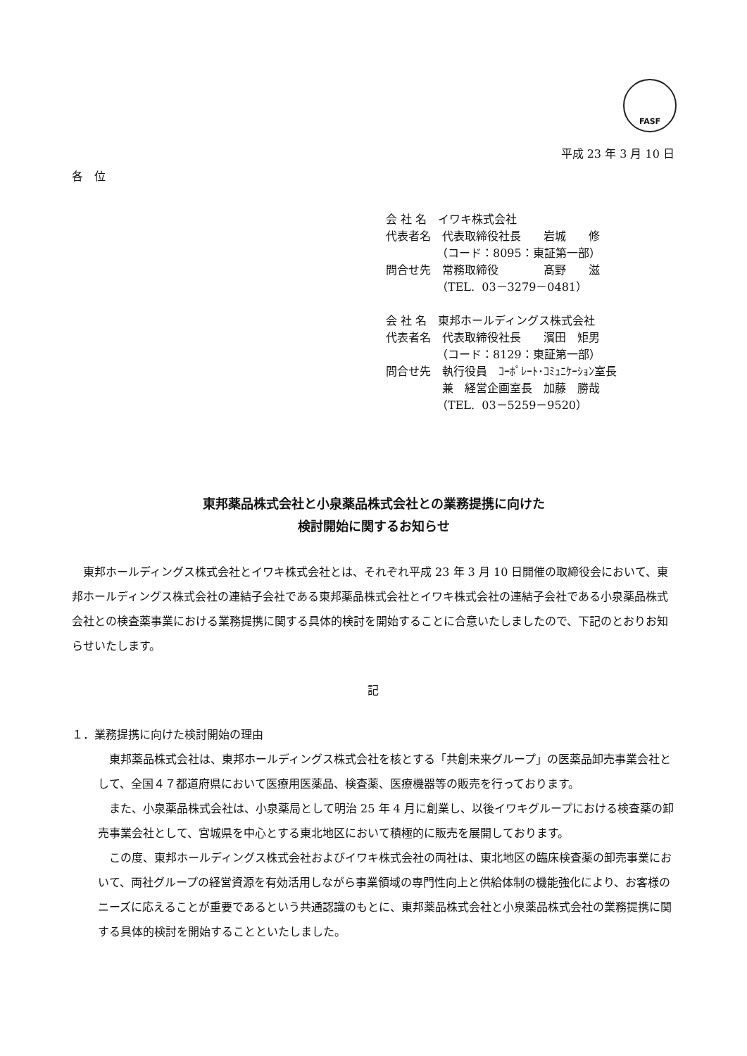FASF
平成 23 年 3 月 10 日
各　位
会 社 名　イワキ株式会社
代表者名　代表取締役社長　　岩城　　修
　　　　　（コード：8095：東証第一部）
問合せ先　常務取締役　　　　髙野　　滋
　　　　　（TEL. 03－3279－0481）
会 社 名　東邦ホールディングス株式会社
代表者名　代表取締役社長　　濱田　矩男
　　　　　（コード：8129：東証第一部）
問合せ先　執行役員　ｺｰﾎﾟﾚｰﾄ･ｺﾐｭﾆｹｰｼｮﾝ室長
　　　　　兼　経営企画室長　加藤　勝哉
　　　　　（TEL. 03－5259－9520）
東邦薬品株式会社と小泉薬品株式会社との業務提携に向けた
検討開始に関するお知らせ
　東邦ホールディングス株式会社とイワキ株式会社とは、それぞれ平成 23 年 3 月 10 日開催の取締役会において、東邦ホールディングス株式会社の連結子会社である東邦薬品株式会社とイワキ株式会社の連結子会社である小泉薬品株式会社との検査薬事業における業務提携に関する具体的検討を開始することに合意いたしましたので、下記のとおりお知らせいたします。
記
１．業務提携に向けた検討開始の理由
　東邦薬品株式会社は、東邦ホールディングス株式会社を核とする「共創未来グループ」の医薬品卸売事業会社として、全国４７都道府県において医療用医薬品、検査薬、医療機器等の販売を行っております。
　また、小泉薬品株式会社は、小泉薬局として明治 25 年 4 月に創業し、以後イワキグループにおける検査薬の卸売事業会社として、宮城県を中心とする東北地区において積極的に販売を展開しております。
　この度、東邦ホールディングス株式会社およびイワキ株式会社の両社は、東北地区の臨床検査薬の卸売事業において、両社グループの経営資源を有効活用しながら事業領域の専門性向上と供給体制の機能強化により、お客様のニーズに応えることが重要であるという共通認識のもとに、東邦薬品株式会社と小泉薬品株式会社の業務提携に関する具体的検討を開始することといたしました。